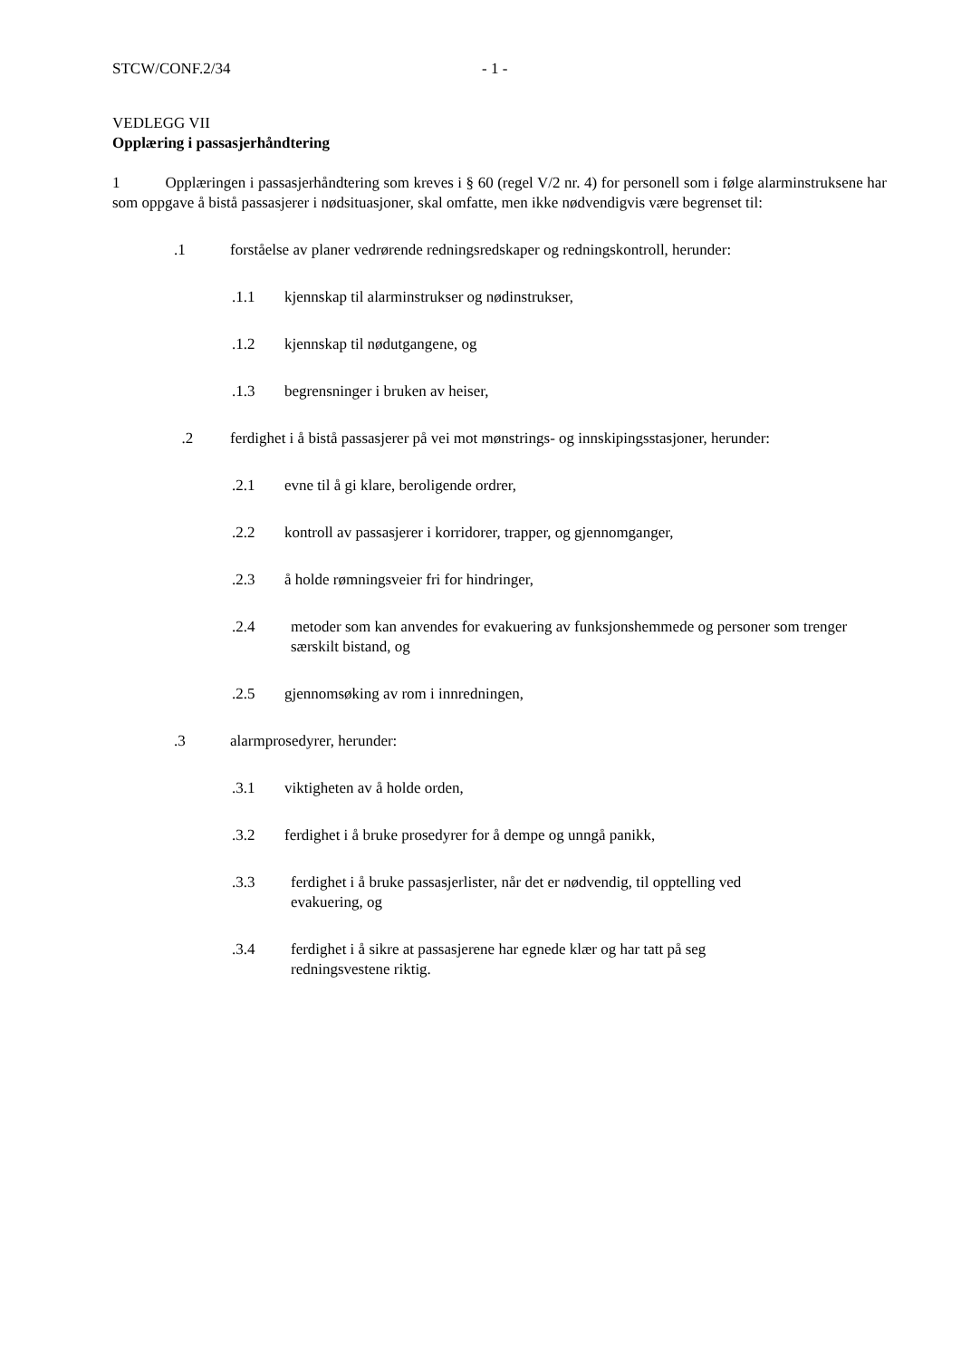STCW/CONF.2/34 - 1 -
VEDLEGG VII
Opplæring i passasjerhåndtering
1 Opplæringen i passasjerhåndtering som kreves i § 60 (regel V/2 nr. 4) for personell som i følge alarminstruksene har som oppgave å bistå passasjerer i nødsituasjoner, skal omfatte, men ikke nødvendigvis være begrenset til:
.1 forståelse av planer vedrørende redningsredskaper og redningskontroll, herunder:
.1.1 kjennskap til alarminstrukser og nødinstrukser,
.1.2 kjennskap til nødutgangene, og
.1.3 begrensninger i bruken av heiser,
.2 ferdighet i å bistå passasjerer på vei mot mønstrings- og innskipingsstasjoner, herunder:
.2.1 evne til å gi klare, beroligende ordrer,
.2.2 kontroll av passasjerer i korridorer, trapper, og gjennomganger,
.2.3 å holde rømningsveier fri for hindringer,
.2.4 metoder som kan anvendes for evakuering av funksjonshemmede og personer som trenger særskilt bistand, og
.2.5 gjennomsøking av rom i innredningen,
.3 alarmprosedyrer, herunder:
.3.1 viktigheten av å holde orden,
.3.2 ferdighet i å bruke prosedyrer for å dempe og unngå panikk,
.3.3 ferdighet i å bruke passasjerlister, når det er nødvendig, til opptelling ved
evakuering, og
.3.4 ferdighet i å sikre at passasjerene har egnede klær og har tatt på seg
redningsvestene riktig.